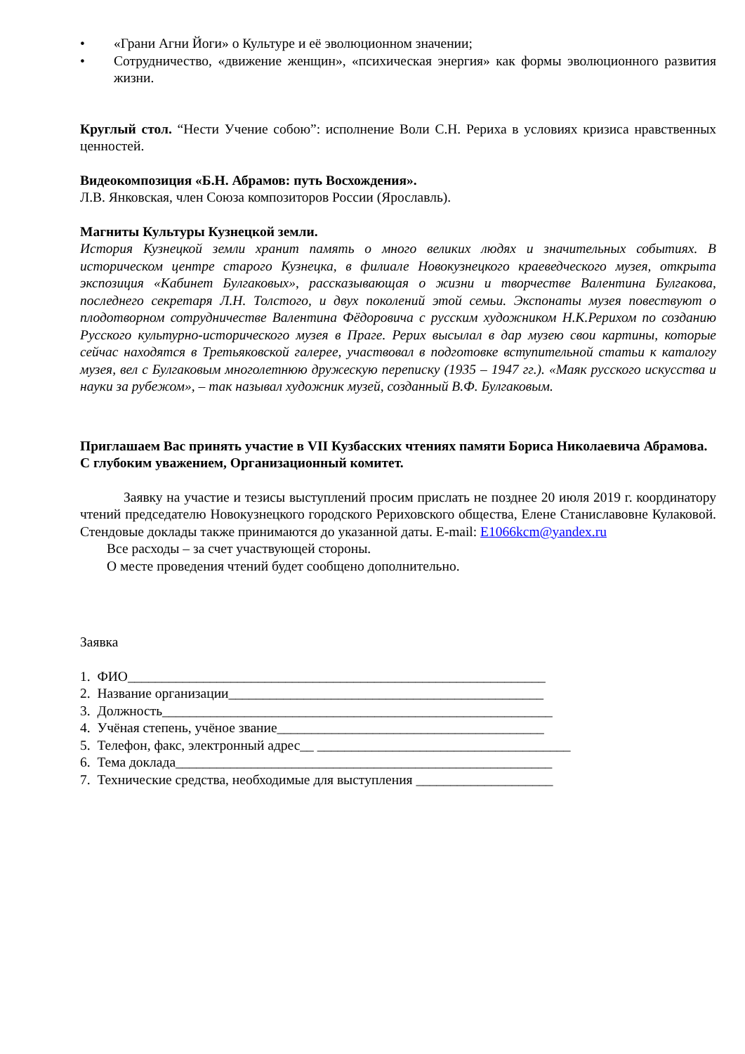• «Грани Агни Йоги» о Культуре и её эволюционном значении;
• Сотрудничество, «движение женщин», «психическая энергия» как формы эволюционного развития жизни.
Круглый стол. “Нести Учение собою”: исполнение Воли С.Н. Рериха в условиях кризиса нравственных ценностей.
Видеокомпозиция «Б.Н. Абрамов: путь Восхождения».
Л.В. Янковская, член Союза композиторов России (Ярославль).
Магниты Культуры Кузнецкой земли.
История Кузнецкой земли хранит память о много великих людях и значительных событиях. В историческом центре старого Кузнецка, в филиале Новокузнецкого краеведческого музея, открыта экспозиция «Кабинет Булгаковых», рассказывающая о жизни и творчестве Валентина Булгакова, последнего секретаря Л.Н. Толстого, и двух поколений этой семьи. Экспонаты музея повествуют о плодотворном сотрудничестве Валентина Фёдоровича с русским художником Н.К.Рерихом по созданию Русского культурно-исторического музея в Праге. Рерих высылал в дар музею свои картины, которые сейчас находятся в Третьяковской галерее, участвовал в подготовке вступительной статьи к каталогу музея, вел с Булгаковым многолетнюю дружескую переписку (1935 – 1947 гг.). «Маяк русского искусства и науки за рубежом», – так называл художник музей, созданный В.Ф. Булгаковым.
Приглашаем Вас принять участие в VII Кузбасских чтениях памяти Бориса Николаевича Абрамова.
С глубоким уважением, Организационный комитет.
Заявку на участие и тезисы выступлений просим прислать не позднее 20 июля 2019 г. координатору чтений председателю Новокузнецкого городского Рериховского общества, Елене Станиславовне Кулаковой. Стендовые доклады также принимаются до указанной даты. E-mail: E1066kcm@yandex.ru
Все расходы – за счет участвующей стороны.
О месте проведения чтений будет сообщено дополнительно.
Заявка
1. ФИО_____________________________________________________________
2. Название организации______________________________________________
3. Должность_________________________________________________________
4. Учёная степень, учёное звание_______________________________________
5. Телефон, факс, электронный адрес__ _____________________________________
6. Тема доклада_______________________________________________________
7. Технические средства, необходимые для выступления ____________________